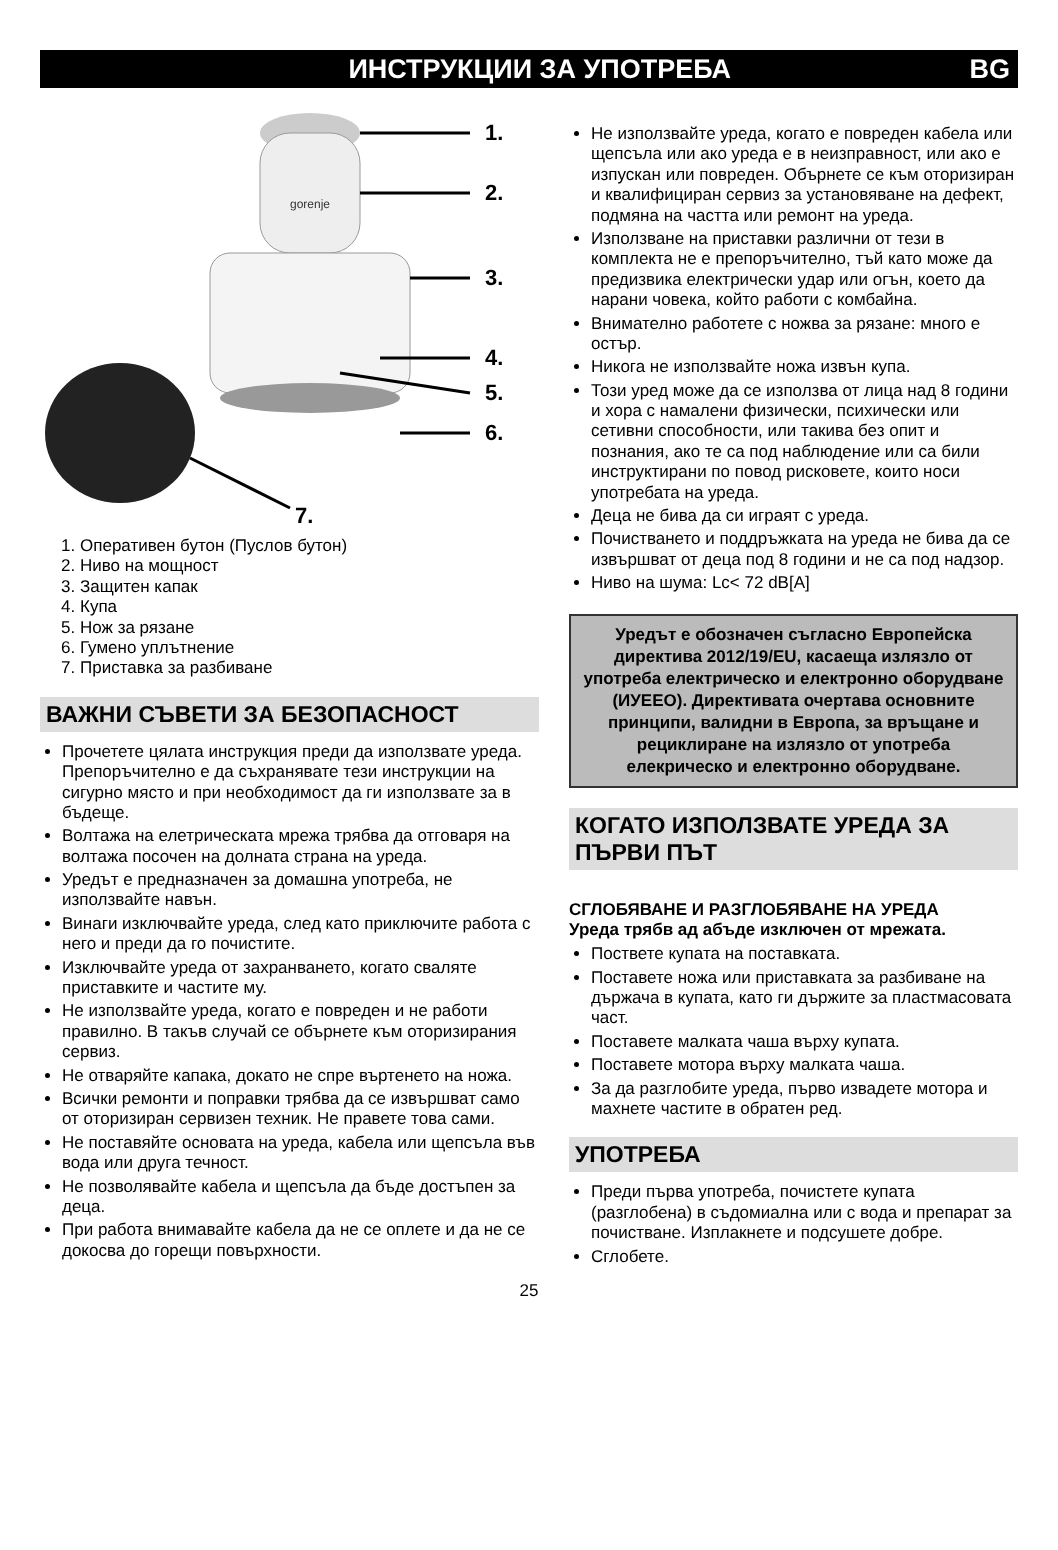ИНСТРУКЦИИ ЗА УПОТРЕБА BG
gorenje
1.
2.
3.
4.
5.
6.
7.
1. Оперативен бутон (Пуслов бутон)
2. Ниво на мощност
3. Защитен капак
4. Купа
5. Нож за рязане
6. Гумено уплътнение
7. Приставка за разбиване
ВАЖНИ СЪВЕТИ ЗА БЕЗОПАСНОСТ
Прочетете цялата инструкция преди да използвате уреда. Препоръчително е да съхранявате тези инструкции на сигурно място и при необходимост да ги използвате за в бъдеще.
Волтажа на елетрическата мрежа трябва да отговаря на волтажа посочен на долната страна на уреда.
Уредът е предназначен за домашна употреба, не използвайте навън.
Винаги изключвайте уреда, след като приключите работа с него и преди да го почистите.
Изключвайте уреда от захранването, когато сваляте приставките и частите му.
Не използвайте уреда, когато е повреден и не работи правилно. В такъв случай се обърнете към оторизирания сервиз.
Не отваряйте капака, докато не спре въртенето на ножа.
Всички ремонти и поправки трябва да се извършват само от оторизиран сервизен техник. Не правете това сами.
Не поставяйте основата на уреда, кабела или щепсъла във вода или друга течност.
Не позволявайте кабела и щепсъла да бъде достъпен за деца.
При работа внимавайте кабела да не се оплете и да не се докосва до горещи повърхности.
Не използвайте уреда, когато е повреден кабела или щепсъла или ако уреда е в неизправност, или ако е изпускан или повреден. Обърнете се към оторизиран и квалифициран сервиз за установяване на дефект, подмяна на частта или ремонт на уреда.
Използване на приставки различни от тези в комплекта не е препоръчително, тъй като може да предизвика електрически удар или огън, което да нарани човека, който работи с комбайна.
Внимателно работете с ножва за рязане: много е остър.
Никога не използвайте ножа извън купа.
Този уред може да се използва от лица над 8 години и хора с намалени физически, психически или сетивни способности, или такива без опит и познания, ако те са под наблюдение или са били инструктирани по повод рисковете, които носи употребата на уреда.
Деца не бива да си играят с уреда.
Почистването и поддръжката на уреда не бива да се извършват от деца под 8 години и не са под надзор.
Ниво на шума: Lc< 72 dB[A]
Уредът е обозначен съгласно Европейска директива 2012/19/EU, касаеща излязло от употреба електрическо и електронно оборудване (ИУЕЕО). Директивата очертава основните принципи, валидни в Европа, за връщане и рециклиране на излязло от употреба елекрическо и електронно оборудване.
КОГАТО ИЗПОЛЗВАТЕ УРЕДА ЗА ПЪРВИ ПЪТ
СГЛОБЯВАНЕ И РАЗГЛОБЯВАНЕ НА УРЕДА
Уреда трябв ад абъде изключен от мрежата.
Поствете купата на поставката.
Поставете ножа или приставката за разбиване на държача в купата, като ги държите за пластмасовата част.
Поставете малката чаша върху купата.
Поставете мотора върху малката чаша.
За да разглобите уреда, първо извадете мотора и махнете частите в обратен ред.
УПОТРЕБА
Преди първа употреба, почистете купата (разглобена) в съдомиална или с вода и препарат за почистване. Изплакнете и подсушете добре.
Сглобете.
25